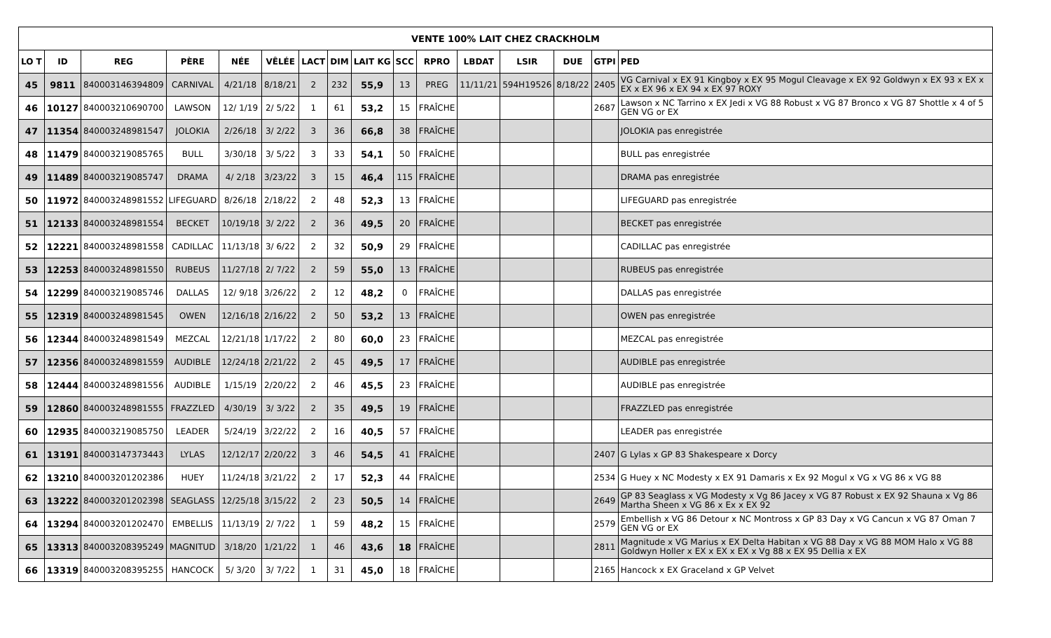| VENTE 100% LAIT CHEZ CRACKHOLM | | | | | | | | | | | | | | | |
| --- | --- | --- | --- | --- | --- | --- | --- | --- | --- | --- | --- | --- | --- | --- | --- |
| LO T | ID | REG | PÈRE | NÉE | VÊLÉE | LACT | DIM | LAIT KG | SCC | RPRO | LBDAT | LSIR | DUE | GTPI | PED |
| 45 | 9811 | 840003146394809 | CARNIVAL | 4/21/18 | 8/18/21 | 2 | 232 | 55,9 | 13 | PREG | 11/11/21 | 594H19526 | 8/18/22 | 2405 | VG Carnival x EX 91 Kingboy x EX 95 Mogul Cleavage x EX 92 Goldwyn x EX 93 x EX x EX x EX 96 x EX 94 x EX 97 ROXY |
| 46 | 10127 | 840003210690700 | LAWSON | 12/ 1/19 | 2/ 5/22 | 1 | 61 | 53,2 | 15 | FRAÎCHE | | | | 2687 | Lawson x NC Tarrino x EX Jedi x VG 88 Robust x VG 87 Bronco x VG 87 Shottle x 4 of 5 GEN VG or EX |
| 47 | 11354 | 840003248981547 | JOLOKIA | 2/26/18 | 3/ 2/22 | 3 | 36 | 66,8 | 38 | FRAÎCHE | | | | | JOLOKIA pas enregistrée |
| 48 | 11479 | 840003219085765 | BULL | 3/30/18 | 3/ 5/22 | 3 | 33 | 54,1 | 50 | FRAÎCHE | | | | | BULL pas enregistrée |
| 49 | 11489 | 840003219085747 | DRAMA | 4/ 2/18 | 3/23/22 | 3 | 15 | 46,4 | 115 | FRAÎCHE | | | | | DRAMA pas enregistrée |
| 50 | 11972 | 840003248981552 | LIFEGUARD | 8/26/18 | 2/18/22 | 2 | 48 | 52,3 | 13 | FRAÎCHE | | | | | LIFEGUARD pas enregistrée |
| 51 | 12133 | 840003248981554 | BECKET | 10/19/18 | 3/ 2/22 | 2 | 36 | 49,5 | 20 | FRAÎCHE | | | | | BECKET pas enregistrée |
| 52 | 12221 | 840003248981558 | CADILLAC | 11/13/18 | 3/ 6/22 | 2 | 32 | 50,9 | 29 | FRAÎCHE | | | | | CADILLAC pas enregistrée |
| 53 | 12253 | 840003248981550 | RUBEUS | 11/27/18 | 2/ 7/22 | 2 | 59 | 55,0 | 13 | FRAÎCHE | | | | | RUBEUS pas enregistrée |
| 54 | 12299 | 840003219085746 | DALLAS | 12/ 9/18 | 3/26/22 | 2 | 12 | 48,2 | 0 | FRAÎCHE | | | | | DALLAS pas enregistrée |
| 55 | 12319 | 840003248981545 | OWEN | 12/16/18 | 2/16/22 | 2 | 50 | 53,2 | 13 | FRAÎCHE | | | | | OWEN pas enregistrée |
| 56 | 12344 | 840003248981549 | MEZCAL | 12/21/18 | 1/17/22 | 2 | 80 | 60,0 | 23 | FRAÎCHE | | | | | MEZCAL pas enregistrée |
| 57 | 12356 | 840003248981559 | AUDIBLE | 12/24/18 | 2/21/22 | 2 | 45 | 49,5 | 17 | FRAÎCHE | | | | | AUDIBLE pas enregistrée |
| 58 | 12444 | 840003248981556 | AUDIBLE | 1/15/19 | 2/20/22 | 2 | 46 | 45,5 | 23 | FRAÎCHE | | | | | AUDIBLE pas enregistrée |
| 59 | 12860 | 840003248981555 | FRAZZLED | 4/30/19 | 3/ 3/22 | 2 | 35 | 49,5 | 19 | FRAÎCHE | | | | | FRAZZLED pas enregistrée |
| 60 | 12935 | 840003219085750 | LEADER | 5/24/19 | 3/22/22 | 2 | 16 | 40,5 | 57 | FRAÎCHE | | | | | LEADER pas enregistrée |
| 61 | 13191 | 840003147373443 | LYLAS | 12/12/17 | 2/20/22 | 3 | 46 | 54,5 | 41 | FRAÎCHE | | | | 2407 | G Lylas x GP 83 Shakespeare x Dorcy |
| 62 | 13210 | 840003201202386 | HUEY | 11/24/18 | 3/21/22 | 2 | 17 | 52,3 | 44 | FRAÎCHE | | | | 2534 | G Huey x NC Modesty x EX 91 Damaris x Ex 92 Mogul x VG x VG 86 x VG 88 |
| 63 | 13222 | 840003201202398 | SEAGLASS | 12/25/18 | 3/15/22 | 2 | 23 | 50,5 | 14 | FRAÎCHE | | | | 2649 | GP 83 Seaglass x VG Modesty x Vg 86 Jacey x VG 87 Robust x EX 92 Shauna x Vg 86 Martha Sheen x VG 86 x Ex x EX 92 |
| 64 | 13294 | 840003201202470 | EMBELLIS | 11/13/19 | 2/ 7/22 | 1 | 59 | 48,2 | 15 | FRAÎCHE | | | | 2579 | Embellish x VG 86 Detour x NC Montross x GP 83 Day x VG Cancun x VG 87 Oman 7 GEN VG or EX |
| 65 | 13313 | 840003208395249 | MAGNITUD | 3/18/20 | 1/21/22 | 1 | 46 | 43,6 | 18 | FRAÎCHE | | | | 2811 | Magnitude x VG Marius x EX Delta Habitan x VG 88 Day x VG 88 MOM Halo x VG 88 Goldwyn Holler x EX x EX x EX x Vg 88 x EX 95 Dellia x EX |
| 66 | 13319 | 840003208395255 | HANCOCK | 5/ 3/20 | 3/ 7/22 | 1 | 31 | 45,0 | 18 | FRAÎCHE | | | | 2165 | Hancock x EX Graceland x GP Velvet |